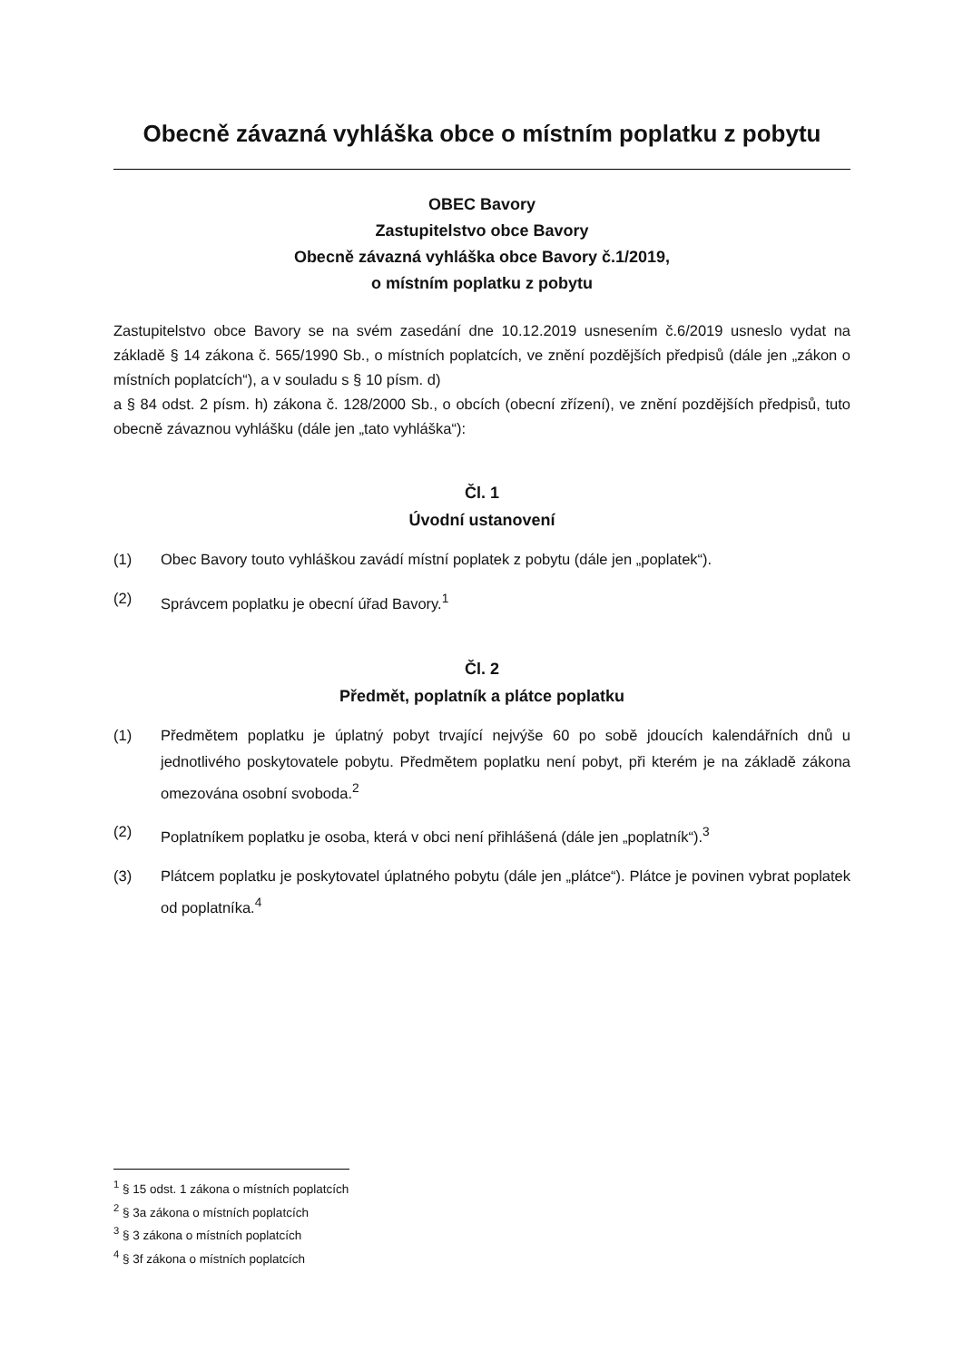Obecně závazná vyhláška obce o místním poplatku z pobytu
OBEC Bavory
Zastupitelstvo obce Bavory
Obecně závazná vyhláška obce Bavory č.1/2019,
o místním poplatku z pobytu
Zastupitelstvo obce Bavory se na svém zasedání dne 10.12.2019 usnesením č.6/2019 usneslo vydat na základě § 14 zákona č. 565/1990 Sb., o místních poplatcích, ve znění pozdějších předpisů (dále jen „zákon o místních poplatcích“), a v souladu s § 10 písm. d)
a § 84 odst. 2 písm. h) zákona č. 128/2000 Sb., o obcích (obecní zřízení), ve znění pozdějších předpisů, tuto obecně závaznou vyhlášku (dále jen „tato vyhláška“):
Čl. 1
Úvodní ustanovení
(1) Obec Bavory touto vyhláškou zavádí místní poplatek z pobytu (dále jen „poplatek“).
(2) Správcem poplatku je obecní úřad Bavory.<sup>1</sup>
Čl. 2
Předmět, poplatník a plátce poplatku
(1) Předmětem poplatku je úplatný pobyt trvající nejvýše 60 po sobě jdoucích kalendářních dnů u jednotlivého poskytovatele pobytu. Předmětem poplatku není pobyt, při kterém je na základě zákona omezována osobní svoboda.<sup>2</sup>
(2) Poplatníkem poplatku je osoba, která v obci není přihlášená (dále jen „poplatník“).<sup>3</sup>
(3) Plátcem poplatku je poskytovatel úplatného pobytu (dále jen „plátce“). Plátce je povinen vybrat poplatek od poplatníka.<sup>4</sup>
<sup>1</sup> § 15 odst. 1 zákona o místních poplatcích
<sup>2</sup> § 3a zákona o místních poplatcích
<sup>3</sup> § 3 zákona o místních poplatcích
<sup>4</sup> § 3f zákona o místních poplatcích